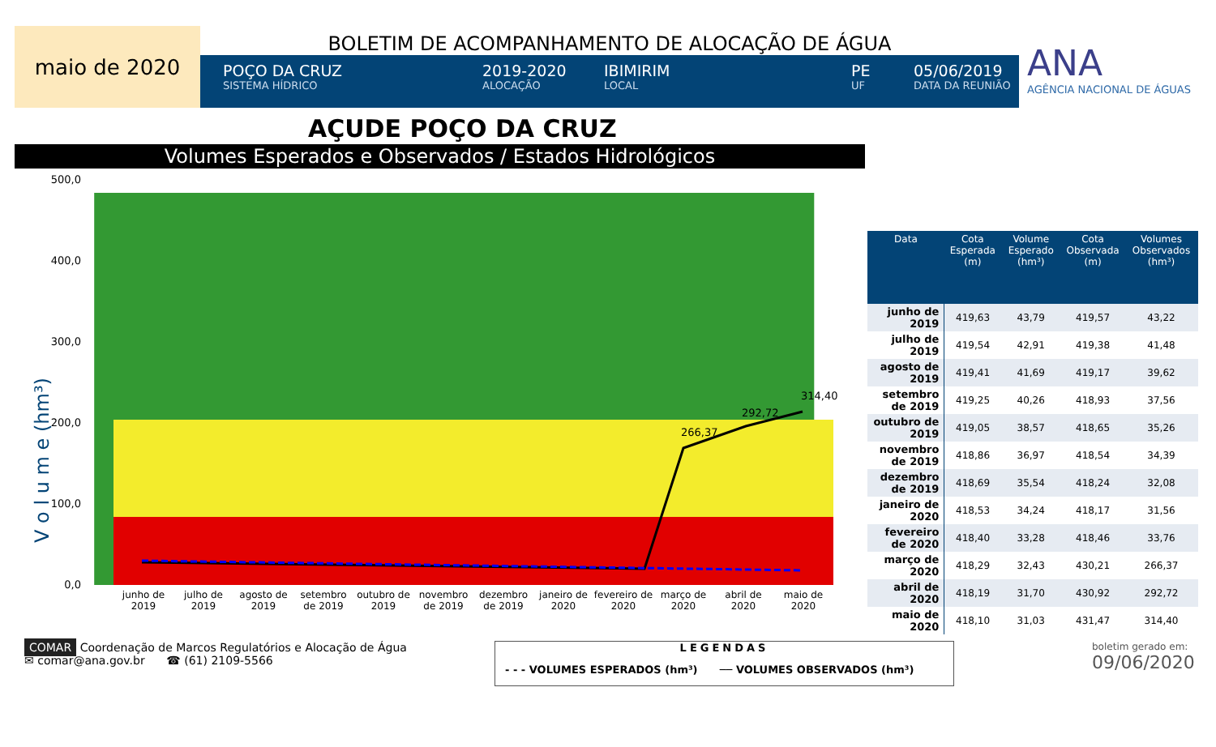maio de 2020
BOLETIM DE ACOMPANHAMENTO DE ALOCAÇÃO DE ÁGUA
POÇO DA CRUZ
SISTEMA HÍDRICO
2019-2020
ALOCAÇÃO
IBIMIRIM
LOCAL
PE
UF
05/06/2019
DATA DA REUNIÃO
ANA
AGÊNCIA NACIONAL DE ÁGUAS
AÇUDE POÇO DA CRUZ
Volumes Esperados e Observados / Estados Hidrológicos
V o l u m e (hm³)
500,0
400,0
300,0
200,0
100,0
0,0
266,37
292,72
314,40
junho de 2019 julho de 2019 agosto de 2019 setembro de 2019 outubro de 2019 novembro de 2019 dezembro de 2019 janeiro de 2020 fevereiro de 2020 março de 2020 abril de 2020 maio de 2020
| Data | Cota Esperada (m) | Volume Esperado (hm³) | Cota Observada (m) | Volumes Observados (hm³) |
| --- | --- | --- | --- | --- |
| junho de 2019 | 419,63 | 43,79 | 419,57 | 43,22 |
| julho de 2019 | 419,54 | 42,91 | 419,38 | 41,48 |
| agosto de 2019 | 419,41 | 41,69 | 419,17 | 39,62 |
| setembro de 2019 | 419,25 | 40,26 | 418,93 | 37,56 |
| outubro de 2019 | 419,05 | 38,57 | 418,65 | 35,26 |
| novembro de 2019 | 418,86 | 36,97 | 418,54 | 34,39 |
| dezembro de 2019 | 418,69 | 35,54 | 418,24 | 32,08 |
| janeiro de 2020 | 418,53 | 34,24 | 418,17 | 31,56 |
| fevereiro de 2020 | 418,40 | 33,28 | 418,46 | 33,76 |
| março de 2020 | 418,29 | 32,43 | 430,21 | 266,37 |
| abril de 2020 | 418,19 | 31,70 | 430,92 | 292,72 |
| maio de 2020 | 418,10 | 31,03 | 431,47 | 314,40 |
COMAR Coordenação de Marcos Regulatórios e Alocação de Água
✉ comar@ana.gov.br ☎ (61) 2109-5566
LEGENDAS
- - - VOLUMES ESPERADOS (hm³) ── VOLUMES OBSERVADOS (hm³)
boletim gerado em:
09/06/2020